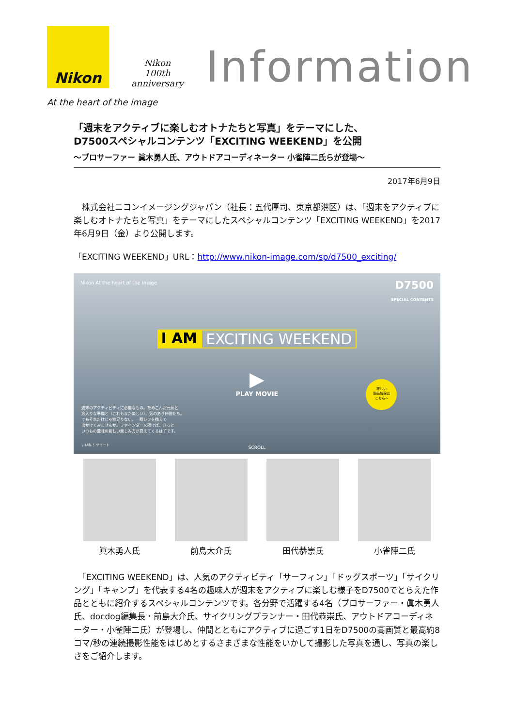Nikon
Nikon
100th
anniversary
Information
At the heart of the image
「週末をアクティブに楽しむオトナたちと写真」をテーマにした、
D7500スペシャルコンテンツ「EXCITING WEEKEND」を公開
～プロサーファー 眞木勇人氏、アウトドアコーディネーター 小雀陣二氏らが登場～
2017年6月9日
　株式会社ニコンイメージングジャパン（社長：五代厚司、東京都港区）は、「週末をアクティブに楽しむオトナたちと写真」をテーマにしたスペシャルコンテンツ「EXCITING WEEKEND」を2017年6月9日（金）より公開します。
「EXCITING WEEKEND」URL：http://www.nikon-image.com/sp/d7500_exciting/
Nikon At the heart of the image
D7500
SPECIAL CONTENTS
I AM EXCITING WEEKEND
▶
PLAY MOVIE
週末のアクティビティに必要なもの。ためこんだ元気と
念入りな準備と（これもまた楽しい）、気のあう仲間たち。
でもそれだけじゃ物足りない。一眼レフを携えて
出かけてみませんか。ファインダーを覗けば、きっと
いつもの趣味の新しい楽しみ方が見えてくるはずです。
いいね！ ツイート
詳しい
製品情報は
こちら→
SCROLL
眞木勇人氏 前島大介氏 田代恭崇氏 小雀陣二氏
　「EXCITING WEEKEND」は、人気のアクティビティ「サーフィン」「ドッグスポーツ」「サイクリング」「キャンプ」を代表する4名の趣味人が週末をアクティブに楽しむ様子をD7500でとらえた作品とともに紹介するスペシャルコンテンツです。各分野で活躍する4名（プロサーファー・眞木勇人氏、docdog編集長・前島大介氏、サイクリングプランナー・田代恭崇氏、アウトドアコーディネーター・小雀陣二氏）が登場し、仲間とともにアクティブに過ごす1日をD7500の高画質と最高約8コマ/秒の連続撮影性能をはじめとするさまざまな性能をいかして撮影した写真を通し、写真の楽しさをご紹介します。